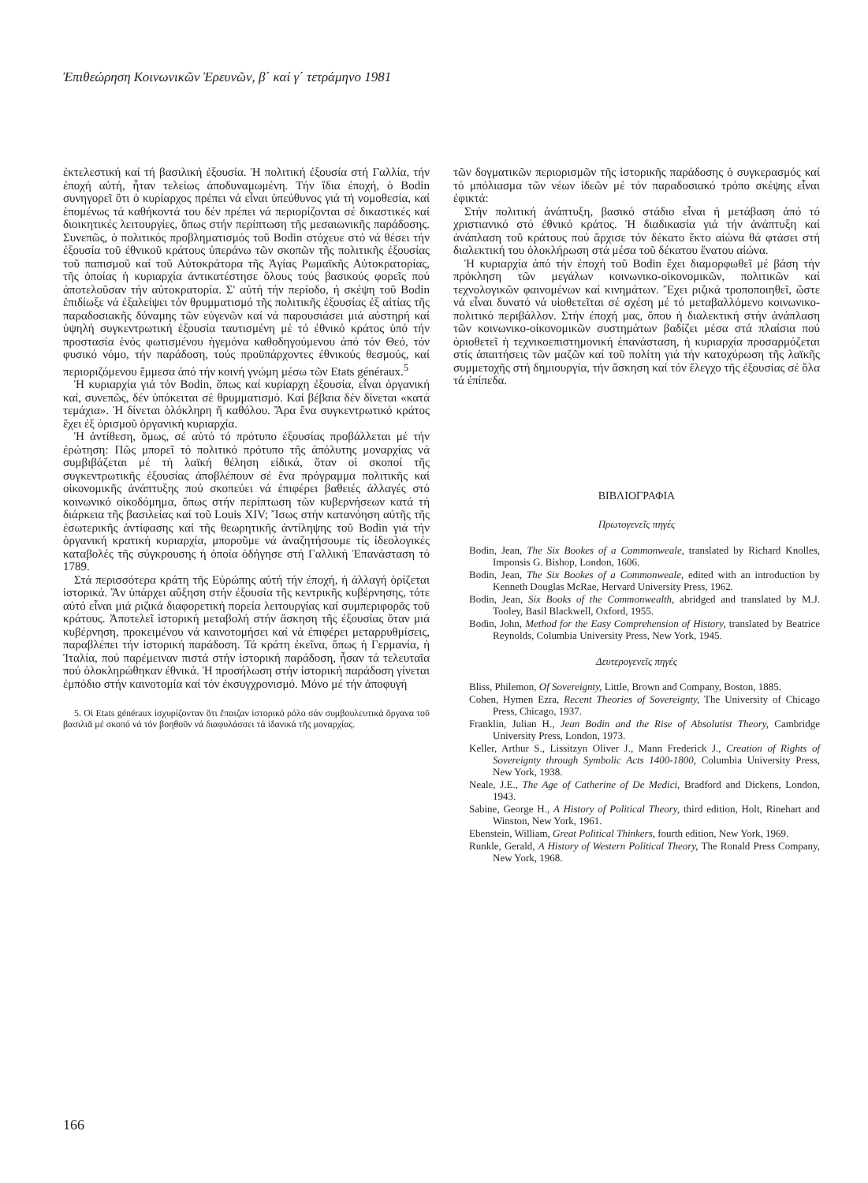Ἐπιθεώρηση Κοινωνικῶν Ἐρευνῶν, β΄ καί γ΄ τετράμηνο 1981
ἐκτελεστική καί τή βασιλική ἐξουσία. Ἡ πολιτική ἐξουσία στή Γαλλία, τήν ἐποχή αὐτή, ἦταν τελείως ἀποδυναμωμένη. Τήν ἴδια ἐποχή, ὁ Bodin συνηγορεῖ ὅτι ὁ κυρίαρχος πρέπει νά εἶναι ὑπεύθυνος γιά τή νομοθεσία, καί ἑπομένως τά καθήκοντά του δέν πρέπει νά περιορίζονται σέ δικαστικές καί διοικητικές λειτουργίες, ὅπως στήν περίπτωση τῆς μεσαιωνικῆς παράδοσης. Συνεπῶς, ὁ πολιτικός προβληματισμός τοῦ Bodin στόχευε στό νά θέσει τήν ἐξουσία τοῦ ἐθνικοῦ κράτους ὑπεράνω τῶν σκοπῶν τῆς πολιτικῆς ἐξουσίας τοῦ παπισμοῦ καί τοῦ Αὐτοκράτορα τῆς Ἁγίας Ρωμαϊκῆς Αὐτοκρατορίας, τῆς ὁποίας ἡ κυριαρχία ἀντικατέστησε ὅλους τούς βασικούς φορεῖς πού ἀποτελοῦσαν τήν αὐτοκρατορία. Σ' αὐτή τήν περίοδο, ἡ σκέψη τοῦ Bodin ἐπιδίωξε νά ἐξαλείψει τόν θρυμματισμό τῆς πολιτικῆς ἐξουσίας ἐξ αἰτίας τῆς παραδοσιακῆς δύναμης τῶν εὐγενῶν καί νά παρουσιάσει μιά αὐστηρή καί ὑψηλή συγκεντρωτική ἐξουσία ταυτισμένη μέ τό ἐθνικό κράτος ὑπό τήν προστασία ἑνός φωτισμένου ἡγεμόνα καθοδηγούμενου ἀπό τόν Θεό, τόν φυσικό νόμο, τήν παράδοση, τούς προϋπάρχοντες ἐθνικούς θεσμούς, καί περιοριζόμενου ἔμμεσα ἀπό τήν κοινή γνώμη μέσω τῶν Etats généraux.<sup>5</sup>
Ἡ κυριαρχία γιά τόν Bodin, ὅπως καί κυρίαρχη ἐξουσία, εἶναι ὀργανική καί, συνεπῶς, δέν ὑπόκειται σέ θρυμματισμό. Καί βέβαια δέν δίνεται «κατά τεμάχια». Ἡ δίνεται ὁλόκληρη ἤ καθόλου. Ἄρα ἕνα συγκεντρωτικό κράτος ἔχει ἐξ ὁρισμοῦ ὀργανική κυριαρχία.
Ἡ ἀντίθεση, ὅμως, σέ αὐτό τό πρότυπο ἐξουσίας προβάλλεται μέ τήν ἐρώτηση: Πῶς μπορεῖ τό πολιτικό πρότυπο τῆς ἀπόλυτης μοναρχίας νά συμβιβάζεται μέ τή λαϊκή θέληση εἰδικά, ὅταν οἱ σκοποί τῆς συγκεντρωτικῆς ἐξουσίας ἀποβλέπουν σέ ἕνα πρόγραμμα πολιτικῆς καί οἰκονομικῆς ἀνάπτυξης πού σκοπεύει νά ἐπιφέρει βαθειές ἀλλαγές στό κοινωνικό οἰκοδόμημα, ὅπως στήν περίπτωση τῶν κυβερνήσεων κατά τή διάρκεια τῆς βασιλείας καί τοῦ Louis XIV; Ἴσως στήν κατανόηση αὐτῆς τῆς ἐσωτερικῆς ἀντίφασης καί τῆς θεωρητικῆς ἀντίληψης τοῦ Bodin γιά τήν ὀργανική κρατική κυριαρχία, μποροῦμε νά ἀναζητήσουμε τίς ἰδεολογικές καταβολές τῆς σύγκρουσης ἡ ὁποία ὁδήγησε στή Γαλλική Ἐπανάσταση τό 1789.
Στά περισσότερα κράτη τῆς Εὐρώπης αὐτή τήν ἐποχή, ἡ ἀλλαγή ὁρίζεται ἱστορικά. Ἄν ὑπάρχει αὔξηση στήν ἐξουσία τῆς κεντρικῆς κυβέρνησης, τότε αὐτό εἶναι μιά ριζικά διαφορετική πορεία λειτουργίας καί συμπεριφορᾶς τοῦ κράτους. Ἀποτελεῖ ἱστορική μεταβολή στήν ἄσκηση τῆς ἐξουσίας ὅταν μιά κυβέρνηση, προκειμένου νά καινοτομήσει καί νά ἐπιφέρει μεταρρυθμίσεις, παραβλέπει τήν ἱστορική παράδοση. Τά κράτη ἐκεῖνα, ὅπως ἡ Γερμανία, ἡ Ἰταλία, πού παρέμειναν πιστά στήν ἱστορική παράδοση, ἦσαν τά τελευταῖα πού ὁλοκληρώθηκαν ἐθνικά. Ἡ προσήλωση στήν ἱστορική παράδοση γίνεται ἐμπόδιο στήν καινοτομία καί τόν ἐκσυγχρονισμό. Μόνο μέ τήν ἀποφυγή
5. Οἱ Etats généraux ἰσχυρίζονταν ὅτι ἔπαιζαν ἱστορικό ρόλο σάν συμβουλευτικά ὄργανα τοῦ βασιλιᾶ μέ σκοπό νά τόν βοηθοῦν νά διαφυλάσσει τά ἰδανικά τῆς μοναρχίας.
τῶν δογματικῶν περιορισμῶν τῆς ἱστορικῆς παράδοσης ὁ συγκερασμός καί τό μπόλιασμα τῶν νέων ἰδεῶν μέ τόν παραδοσιακό τρόπο σκέψης εἶναι ἐφικτά:
Στήν πολιτική ἀνάπτυξη, βασικό στάδιο εἶναι ἡ μετάβαση ἀπό τό χριστιανικό στό ἐθνικό κράτος. Ἡ διαδικασία γιά τήν ἀνάπτυξη καί ἀνάπλαση τοῦ κράτους πού ἄρχισε τόν δέκατο ἕκτο αἰώνα θά φτάσει στή διαλεκτική του ὁλοκλήρωση στά μέσα τοῦ δέκατου ἔνατου αἰώνα.
Ἡ κυριαρχία ἀπό τήν ἐποχή τοῦ Bodin ἔχει διαμορφωθεῖ μέ βάση τήν πρόκληση τῶν μεγάλων κοινωνικο-οἰκονομικῶν, πολιτικῶν καί τεχνολογικῶν φαινομένων καί κινημάτων. Ἔχει ριζικά τροποποιηθεῖ, ὥστε νά εἶναι δυνατό νά υἱοθετεῖται σέ σχέση μέ τό μεταβαλλόμενο κοινωνικο-πολιτικό περιβάλλον. Στήν ἐποχή μας, ὅπου ἡ διαλεκτική στήν ἀνάπλαση τῶν κοινωνικο-οἰκονομικῶν συστημάτων βαδίζει μέσα στά πλαίσια πού ὁριοθετεῖ ἡ τεχνικοεπιστημονική ἐπανάσταση, ἡ κυριαρχία προσαρμόζεται στίς ἀπαιτήσεις τῶν μαζῶν καί τοῦ πολίτη γιά τήν κατοχύρωση τῆς λαϊκῆς συμμετοχῆς στή δημιουργία, τήν ἄσκηση καί τόν ἔλεγχο τῆς ἐξουσίας σέ ὅλα τά ἐπίπεδα.
ΒΙΒΛΙΟΓΡΑΦΙΑ
Πρωτογενεῖς πηγές
Bodin, Jean, The Six Bookes of a Commonweale, translated by Richard Knolles, Imponsis G. Bishop, London, 1606.
Bodin, Jean, The Six Bookes of a Commonweale, edited with an introduction by Kenneth Douglas McRae, Hervard University Press, 1962.
Bodin, Jean, Six Books of the Commonwealth, abridged and translated by M.J. Tooley, Basil Blackwell, Oxford, 1955.
Bodin, John, Method for the Easy Comprehension of History, translated by Beatrice Reynolds, Columbia University Press, New York, 1945.
Δευτερογενεῖς πηγές
Bliss, Philemon, Of Sovereignty, Little, Brown and Company, Boston, 1885.
Cohen, Hymen Ezra, Recent Theories of Sovereignty, The University of Chicago Press, Chicago, 1937.
Franklin, Julian H., Jean Bodin and the Rise of Absolutist Theory, Cambridge University Press, London, 1973.
Keller, Arthur S., Lissitzyn Oliver J., Mann Frederick J., Creation of Rights of Sovereignty through Symbolic Acts 1400-1800, Columbia University Press, New York, 1938.
Neale, J.E., The Age of Catherine of De Medici, Bradford and Dickens, London, 1943.
Sabine, George H., A History of Political Theory, third edition, Holt, Rinehart and Winston, New York, 1961.
Ebenstein, William, Great Political Thinkers, fourth edition, New York, 1969.
Runkle, Gerald, A History of Western Political Theory, The Ronald Press Company, New York, 1968.
166